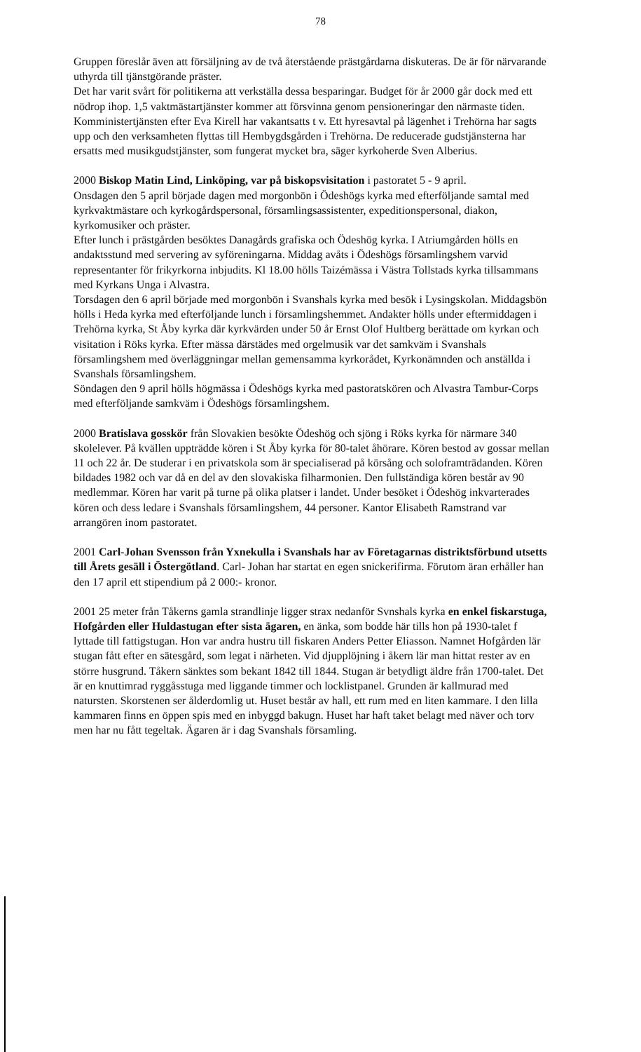78
Gruppen föreslår även att försäljning av de två återstående prästgårdarna diskuteras. De är för närvarande uthyrda till tjänstgörande präster.
Det har varit svårt för politikerna att verkställa dessa besparingar. Budget för år 2000 går dock med ett nödrop ihop. 1,5 vaktmästartjänster kommer att försvinna genom pensioneringar den närmaste tiden. Komministertjänsten efter Eva Kirell har vakantsatts t v. Ett hyresavtal på lägenhet i Trehörna har sagts upp och den verksamheten flyttas till Hembygdsgården i Trehörna. De reducerade gudstjänsterna har ersatts med musikgudstjänster, som fungerat mycket bra, säger kyrkoherde Sven Alberius.
2000 Biskop Matin Lind, Linköping, var på biskopsvisitation i pastoratet 5 - 9 april.
Onsdagen den 5 april började dagen med morgonbön i Ödeshögs kyrka med efterföljande samtal med kyrkvaktmästare och kyrkogårdspersonal, församlingsassistenter, expeditionspersonal, diakon, kyrkomusiker och präster.
Efter lunch i prästgården besöktes Danagårds grafiska och Ödeshög kyrka. I Atriumgården hölls en andaktsstund med servering av syföreningarna. Middag avåts i Ödeshögs församlingshem varvid representanter för frikyrkorna inbjudits. Kl 18.00 hölls Taizémässa i Västra Tollstads kyrka tillsammans med Kyrkans Unga i Alvastra.
Torsdagen den 6 april började med morgonbön i Svanshals kyrka med besök i Lysingskolan. Middagsbön hölls i Heda kyrka med efterföljande lunch i församlingshemmet. Andakter hölls under eftermiddagen i Trehörna kyrka, St Åby kyrka där kyrkvärden under 50 år Ernst Olof Hultberg berättade om kyrkan och visitation i Röks kyrka. Efter mässa därstädes med orgelmusik var det samkväm i Svanshals församlingshem med överläggningar mellan gemensamma kyrkorådet, Kyrkonämnden och anställda i Svanshals församlingshem.
Söndagen den 9 april hölls högmässa i Ödeshögs kyrka med pastoratskören och Alvastra Tambur-Corps med efterföljande samkväm i Ödeshögs församlingshem.
2000 Bratislava gosskör från Slovakien besökte Ödeshög och sjöng i Röks kyrka för närmare 340 skolelever. På kvällen uppträdde kören i St Åby kyrka för 80-talet åhörare. Kören bestod av gossar mellan 11 och 22 år. De studerar i en privatskola som är specialiserad på körsång och soloframträdanden. Kören bildades 1982 och var då en del av den slovakiska filharmonien. Den fullständiga kören består av 90 medlemmar. Kören har varit på turne på olika platser i landet. Under besöket i Ödeshög inkvarterades kören och dess ledare i Svanshals församlingshem, 44 personer. Kantor Elisabeth Ramstrand var arrangören inom pastoratet.
2001 Carl-Johan Svensson från Yxnekulla i Svanshals har av Företagarnas distriktsförbund utsetts till Årets gesäll i Östergötland. Carl- Johan har startat en egen snickerifirma. Förutom äran erhåller han den 17 april ett stipendium på 2 000:- kronor.
2001 25 meter från Tåkerns gamla strandlinje ligger strax nedanför Svnshals kyrka en enkel fiskarstuga, Hofgården eller Huldastugan efter sista ägaren, en änka, som bodde här tills hon på 1930-talet f lyttade till fattigstugan. Hon var andra hustru till fiskaren Anders Petter Eliasson. Namnet Hofgården lär stugan fått efter en sätesgård, som legat i närheten. Vid djupplöjning i åkern lär man hittat rester av en större husgrund. Tåkern sänktes som bekant 1842 till 1844. Stugan är betydligt äldre från 1700-talet. Det är en knuttimrad ryggåsstuga med liggande timmer och locklistpanel. Grunden är kallmurad med natursten. Skorstenen ser ålderdomlig ut. Huset består av hall, ett rum med en liten kammare. I den lilla kammaren finns en öppen spis med en inbyggd bakugn. Huset har haft taket belagt med näver och torv men har nu fått tegeltak. Ägaren är i dag Svanshals församling.